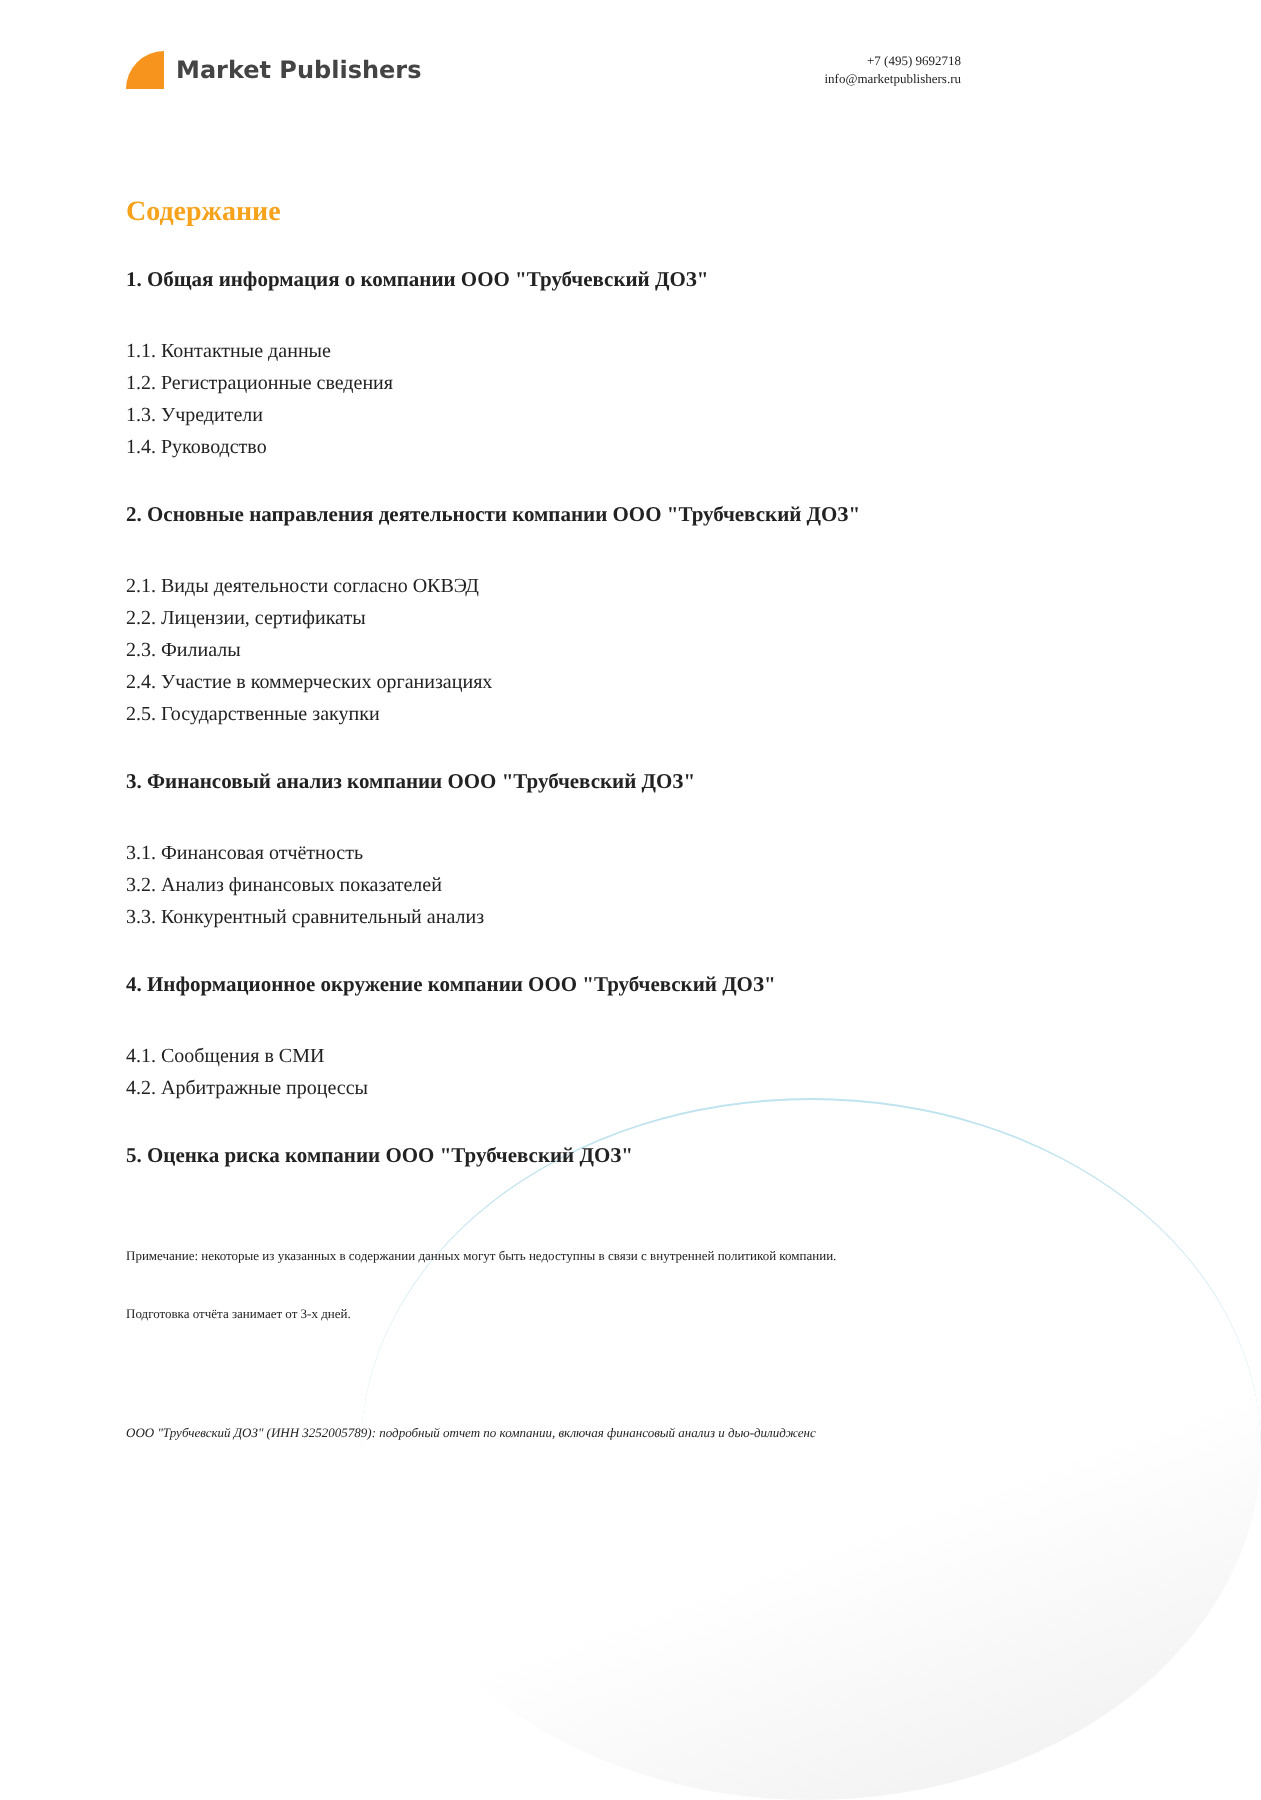Market Publishers
+7 (495) 9692718
info@marketpublishers.ru
Содержание
1. Общая информация о компании ООО "Трубчевский ДОЗ"
1.1. Контактные данные
1.2. Регистрационные сведения
1.3. Учредители
1.4. Руководство
2. Основные направления деятельности компании ООО "Трубчевский ДОЗ"
2.1. Виды деятельности согласно ОКВЭД
2.2. Лицензии, сертификаты
2.3. Филиалы
2.4. Участие в коммерческих организациях
2.5. Государственные закупки
3. Финансовый анализ компании ООО "Трубчевский ДОЗ"
3.1. Финансовая отчётность
3.2. Анализ финансовых показателей
3.3. Конкурентный сравнительный анализ
4. Информационное окружение компании ООО "Трубчевский ДОЗ"
4.1. Сообщения в СМИ
4.2. Арбитражные процессы
5. Оценка риска компании ООО "Трубчевский ДОЗ"
Примечание: некоторые из указанных в содержании данных могут быть недоступны в связи с внутренней политикой компании.
Подготовка отчёта занимает от 3-х дней.
ООО "Трубчевский ДОЗ" (ИНН 3252005789): подробный отчет по компании, включая финансовый анализ и дью-дилидженс